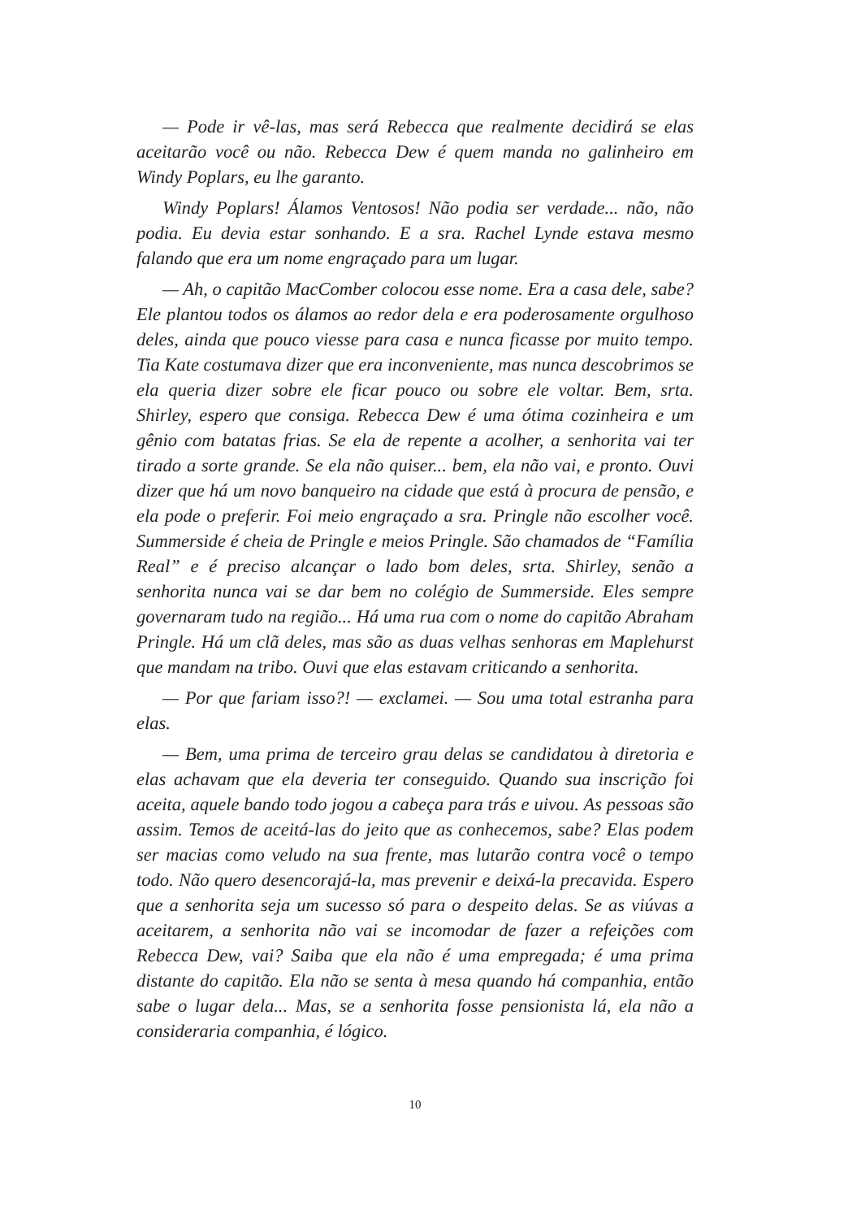— Pode ir vê-las, mas será Rebecca que realmente decidirá se elas aceitarão você ou não. Rebecca Dew é quem manda no galinheiro em Windy Poplars, eu lhe garanto.
Windy Poplars! Álamos Ventosos! Não podia ser verdade... não, não podia. Eu devia estar sonhando. E a sra. Rachel Lynde estava mesmo falando que era um nome engraçado para um lugar.
— Ah, o capitão MacComber colocou esse nome. Era a casa dele, sabe? Ele plantou todos os álamos ao redor dela e era poderosamente orgulhoso deles, ainda que pouco viesse para casa e nunca ficasse por muito tempo. Tia Kate costumava dizer que era inconveniente, mas nunca descobrimos se ela queria dizer sobre ele ficar pouco ou sobre ele voltar. Bem, srta. Shirley, espero que consiga. Rebecca Dew é uma ótima cozinheira e um gênio com batatas frias. Se ela de repente a acolher, a senhorita vai ter tirado a sorte grande. Se ela não quiser... bem, ela não vai, e pronto. Ouvi dizer que há um novo banqueiro na cidade que está à procura de pensão, e ela pode o preferir. Foi meio engraçado a sra. Pringle não escolher você. Summerside é cheia de Pringle e meios Pringle. São chamados de “Família Real” e é preciso alcançar o lado bom deles, srta. Shirley, senão a senhorita nunca vai se dar bem no colégio de Summerside. Eles sempre governaram tudo na região... Há uma rua com o nome do capitão Abraham Pringle. Há um clã deles, mas são as duas velhas senhoras em Maplehurst que mandam na tribo. Ouvi que elas estavam criticando a senhorita.
— Por que fariam isso?! — exclamei. — Sou uma total estranha para elas.
— Bem, uma prima de terceiro grau delas se candidatou à diretoria e elas achavam que ela deveria ter conseguido. Quando sua inscrição foi aceita, aquele bando todo jogou a cabeça para trás e uivou. As pessoas são assim. Temos de aceitá-las do jeito que as conhecemos, sabe? Elas podem ser macias como veludo na sua frente, mas lutarão contra você o tempo todo. Não quero desencorajá-la, mas prevenir e deixá-la precavida. Espero que a senhorita seja um sucesso só para o despeito delas. Se as viúvas a aceitarem, a senhorita não vai se incomodar de fazer a refeições com Rebecca Dew, vai? Saiba que ela não é uma empregada; é uma prima distante do capitão. Ela não se senta à mesa quando há companhia, então sabe o lugar dela... Mas, se a senhorita fosse pensionista lá, ela não a consideraria companhia, é lógico.
10